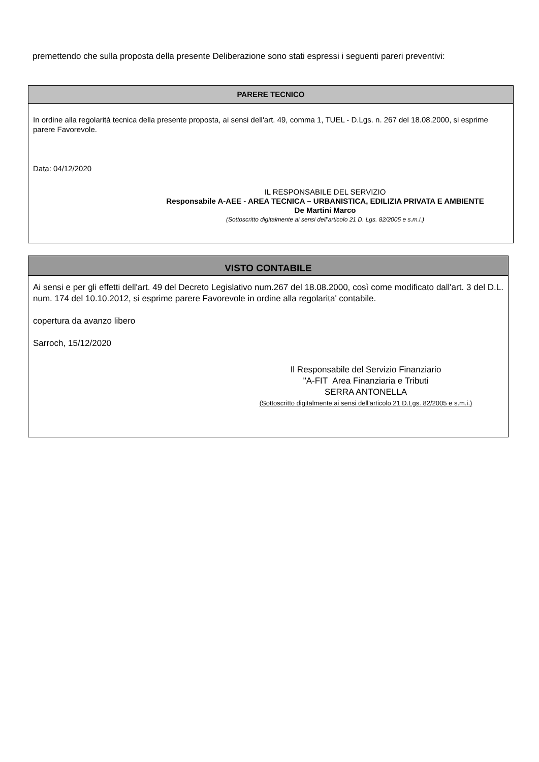premettendo che sulla proposta della presente Deliberazione sono stati espressi i seguenti pareri preventivi:
PARERE TECNICO
In ordine alla regolarità tecnica della presente proposta, ai sensi dell'art. 49, comma 1, TUEL - D.Lgs. n. 267 del 18.08.2000, si esprime parere Favorevole.
Data: 04/12/2020
IL RESPONSABILE DEL SERVIZIO
Responsabile A-AEE - AREA TECNICA – URBANISTICA, EDILIZIA PRIVATA E AMBIENTE
De Martini Marco
(Sottoscritto digitalmente ai sensi dell’articolo 21 D. Lgs. 82/2005 e s.m.i.)
VISTO CONTABILE
Ai sensi e per gli effetti dell'art. 49 del Decreto Legislativo num.267 del 18.08.2000, così come modificato dall'art. 3 del D.L. num. 174 del 10.10.2012, si esprime parere Favorevole in ordine alla regolarita' contabile.
copertura da avanzo libero
Sarroch, 15/12/2020
Il Responsabile del Servizio Finanziario
"A-FIT Area Finanziaria e Tributi
SERRA ANTONELLA
(Sottoscritto digitalmente ai sensi dell'articolo 21 D.Lgs. 82/2005 e s.m.i.)